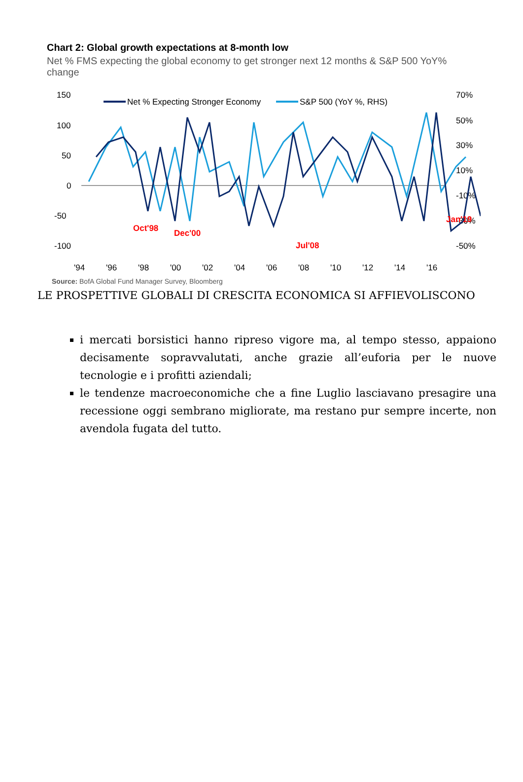Chart 2: Global growth expectations at 8-month low
Net % FMS expecting the global economy to get stronger next 12 months & S&P 500 YoY% change
150
100
50
0
-50
-100
70%
50%
30%
10%
-10%
-30%
-50%
Net % Expecting Stronger Economy
S&P 500 (YoY %, RHS)
Oct'98
Dec'00
Jul'08
Jan'19
'94
'96
'98
'00
'02
'04
'06
'08
'10
'12
'14
'16
Source: BofA Global Fund Manager Survey, Bloomberg
LE PROSPETTIVE GLOBALI DI CRESCITA ECONOMICA SI AFFIEVOLISCONO
i mercati borsistici hanno ripreso vigore ma, al tempo stesso, appaiono decisamente sopravvalutati, anche grazie all’euforia per le nuove tecnologie e i profitti aziendali;
le tendenze macroeconomiche che a fine Luglio lasciavano presagire una recessione oggi sembrano migliorate, ma restano pur sempre incerte, non avendola fugata del tutto.